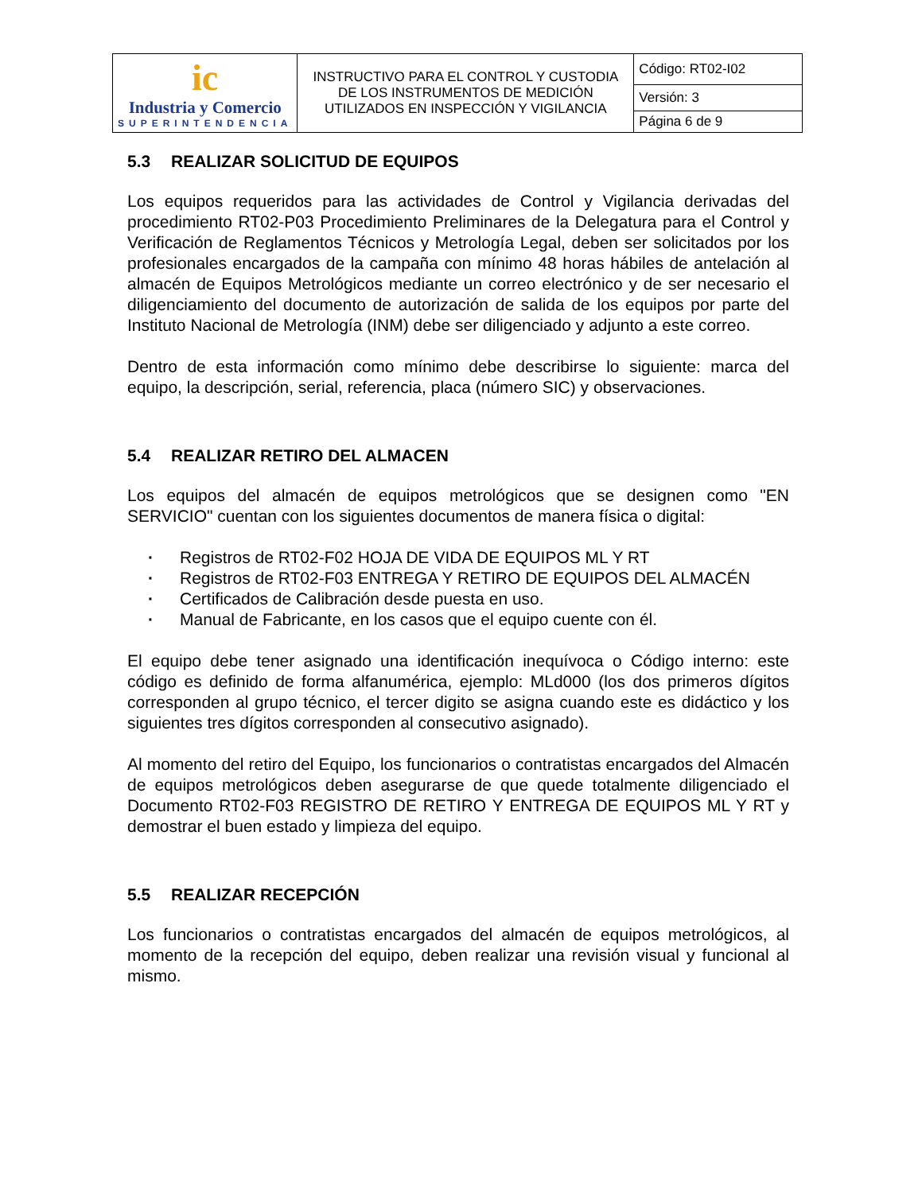| ic Industria y Comercio SUPERINTENDENCIA | INSTRUCTIVO PARA EL CONTROL Y CUSTODIA DE LOS INSTRUMENTOS DE MEDICIÓN UTILIZADOS EN INSPECCIÓN Y VIGILANCIA | Código: RT02-I02 |
| | | Versión: 3 |
| | | Página 6 de 9 |
5.3 REALIZAR SOLICITUD DE EQUIPOS
Los equipos requeridos para las actividades de Control y Vigilancia derivadas del procedimiento RT02-P03 Procedimiento Preliminares de la Delegatura para el Control y Verificación de Reglamentos Técnicos y Metrología Legal, deben ser solicitados por los profesionales encargados de la campaña con mínimo 48 horas hábiles de antelación al almacén de Equipos Metrológicos mediante un correo electrónico y de ser necesario el diligenciamiento del documento de autorización de salida de los equipos por parte del Instituto Nacional de Metrología (INM) debe ser diligenciado y adjunto a este correo.
Dentro de esta información como mínimo debe describirse lo siguiente: marca del equipo, la descripción, serial, referencia, placa (número SIC) y observaciones.
5.4 REALIZAR RETIRO DEL ALMACEN
Los equipos del almacén de equipos metrológicos que se designen como "EN SERVICIO" cuentan con los siguientes documentos de manera física o digital:
· Registros de RT02-F02 HOJA DE VIDA DE EQUIPOS ML Y RT
· Registros de RT02-F03 ENTREGA Y RETIRO DE EQUIPOS DEL ALMACÉN
· Certificados de Calibración desde puesta en uso.
· Manual de Fabricante, en los casos que el equipo cuente con él.
El equipo debe tener asignado una identificación inequívoca o Código interno: este código es definido de forma alfanumérica, ejemplo: MLd000 (los dos primeros dígitos corresponden al grupo técnico, el tercer digito se asigna cuando este es didáctico y los siguientes tres dígitos corresponden al consecutivo asignado).
Al momento del retiro del Equipo, los funcionarios o contratistas encargados del Almacén de equipos metrológicos deben asegurarse de que quede totalmente diligenciado el Documento RT02-F03 REGISTRO DE RETIRO Y ENTREGA DE EQUIPOS ML Y RT y demostrar el buen estado y limpieza del equipo.
5.5 REALIZAR RECEPCIÓN
Los funcionarios o contratistas encargados del almacén de equipos metrológicos, al momento de la recepción del equipo, deben realizar una revisión visual y funcional al mismo.